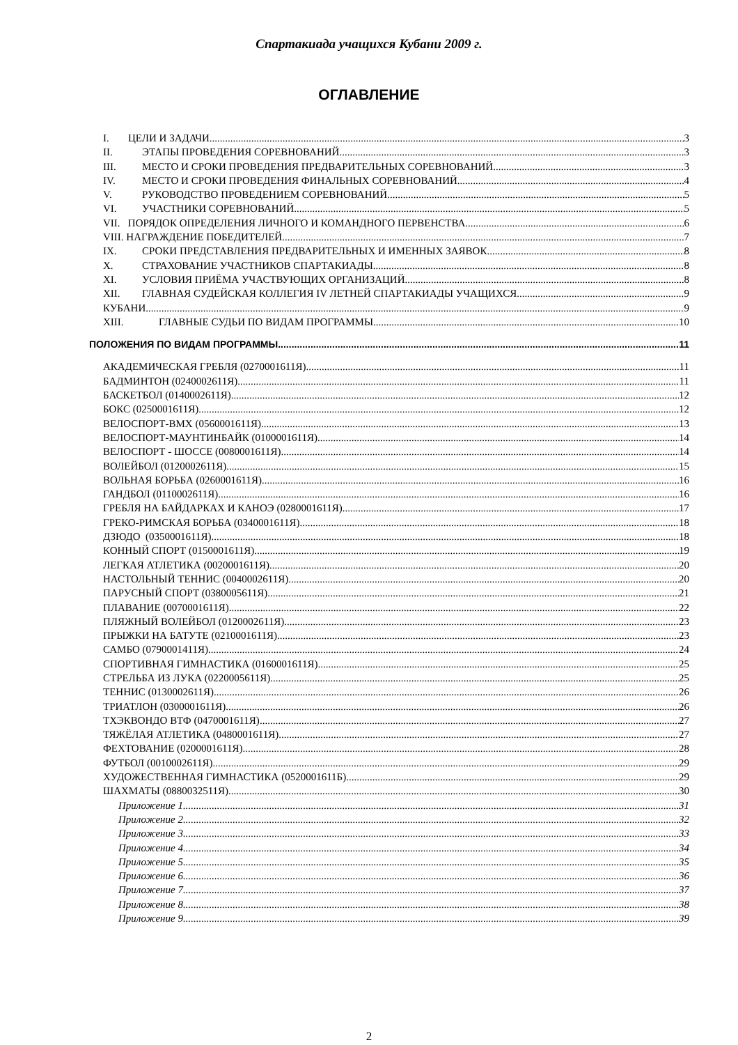Спартакиада учащихся Кубани 2009 г.
ОГЛАВЛЕНИЕ
I. ЦЕЛИ И ЗАДАЧИ 3
II. ЭТАПЫ ПРОВЕДЕНИЯ СОРЕВНОВАНИЙ 3
III. МЕСТО И СРОКИ ПРОВЕДЕНИЯ ПРЕДВАРИТЕЛЬНЫХ СОРЕВНОВАНИЙ 3
IV. МЕСТО И СРОКИ ПРОВЕДЕНИЯ ФИНАЛЬНЫХ СОРЕВНОВАНИЙ 4
V. РУКОВОДСТВО ПРОВЕДЕНИЕМ СОРЕВНОВАНИЙ 5
VI. УЧАСТНИКИ СОРЕВНОВАНИЙ 5
VII. ПОРЯДОК ОПРЕДЕЛЕНИЯ ЛИЧНОГО И КОМАНДНОГО ПЕРВЕНСТВА 6
VIII. НАГРАЖДЕНИЕ ПОБЕДИТЕЛЕЙ 7
IX. СРОКИ ПРЕДСТАВЛЕНИЯ ПРЕДВАРИТЕЛЬНЫХ И ИМЕННЫХ ЗАЯВОК 8
X. СТРАХОВАНИЕ УЧАСТНИКОВ СПАРТАКИАДЫ 8
XI. УСЛОВИЯ ПРИЁМА УЧАСТВУЮЩИХ ОРГАНИЗАЦИЙ 8
XII. ГЛАВНАЯ СУДЕЙСКАЯ КОЛЛЕГИЯ IV ЛЕТНЕЙ СПАРТАКИАДЫ УЧАЩИХСЯ 9
КУБАНИ 9
XIII. ГЛАВНЫЕ СУДЬИ ПО ВИДАМ ПРОГРАММЫ 10
ПОЛОЖЕНИЯ ПО ВИДАМ ПРОГРАММЫ 11
АКАДЕМИЧЕСКАЯ ГРЕБЛЯ (0270001611Я) 11
БАДМИНТОН (0240002611Я) 11
БАСКЕТБОЛ (0140002611Я) 12
БОКС (0250001611Я) 12
ВЕЛОСПОРТ-BMX (0560001611Я) 13
ВЕЛОСПОРТ-МАУНТИНБАЙК (0100001611Я) 14
ВЕЛОСПОРТ - ШОССЕ (0080001611Я) 14
ВОЛЕЙБОЛ (0120002611Я) 15
ВОЛЬНАЯ БОРЬБА (0260001611Я) 16
ГАНДБОЛ (0110002611Я) 16
ГРЕБЛЯ НА БАЙДАРКАХ И КАНОЭ (0280001611Я) 17
ГРЕКО-РИМСКАЯ БОРЬБА (0340001611Я) 18
ДЗЮДО (0350001611Я) 18
КОННЫЙ СПОРТ (0150001611Я) 19
ЛЕГКАЯ АТЛЕТИКА (0020001611Я) 20
НАСТОЛЬНЫЙ ТЕННИС (0040002611Я) 20
ПАРУСНЫЙ СПОРТ (0380005611Я) 21
ПЛАВАНИЕ (0070001611Я) 22
ПЛЯЖНЫЙ ВОЛЕЙБОЛ (0120002611Я) 23
ПРЫЖКИ НА БАТУТЕ (0210001611Я) 23
САМБО (0790001411Я) 24
СПОРТИВНАЯ ГИМНАСТИКА (0160001611Я) 25
СТРЕЛЬБА ИЗ ЛУКА (0220005611Я) 25
ТЕННИС (0130002611Я) 26
ТРИАТЛОН (0300001611Я) 26
ТХЭКВОНДО ВТФ (0470001611Я) 27
ТЯЖЁЛАЯ АТЛЕТИКА (0480001611Я) 27
ФЕХТОВАНИЕ (0200001611Я) 28
ФУТБОЛ (0010002611Я) 29
ХУДОЖЕСТВЕННАЯ ГИМНАСТИКА (0520001611Б) 29
ШАХМАТЫ (0880032511Я) 30
Приложение 1 31
Приложение 2 32
Приложение 3 33
Приложение 4 34
Приложение 5 35
Приложение 6 36
Приложение 7 37
Приложение 8 38
Приложение 9 39
2